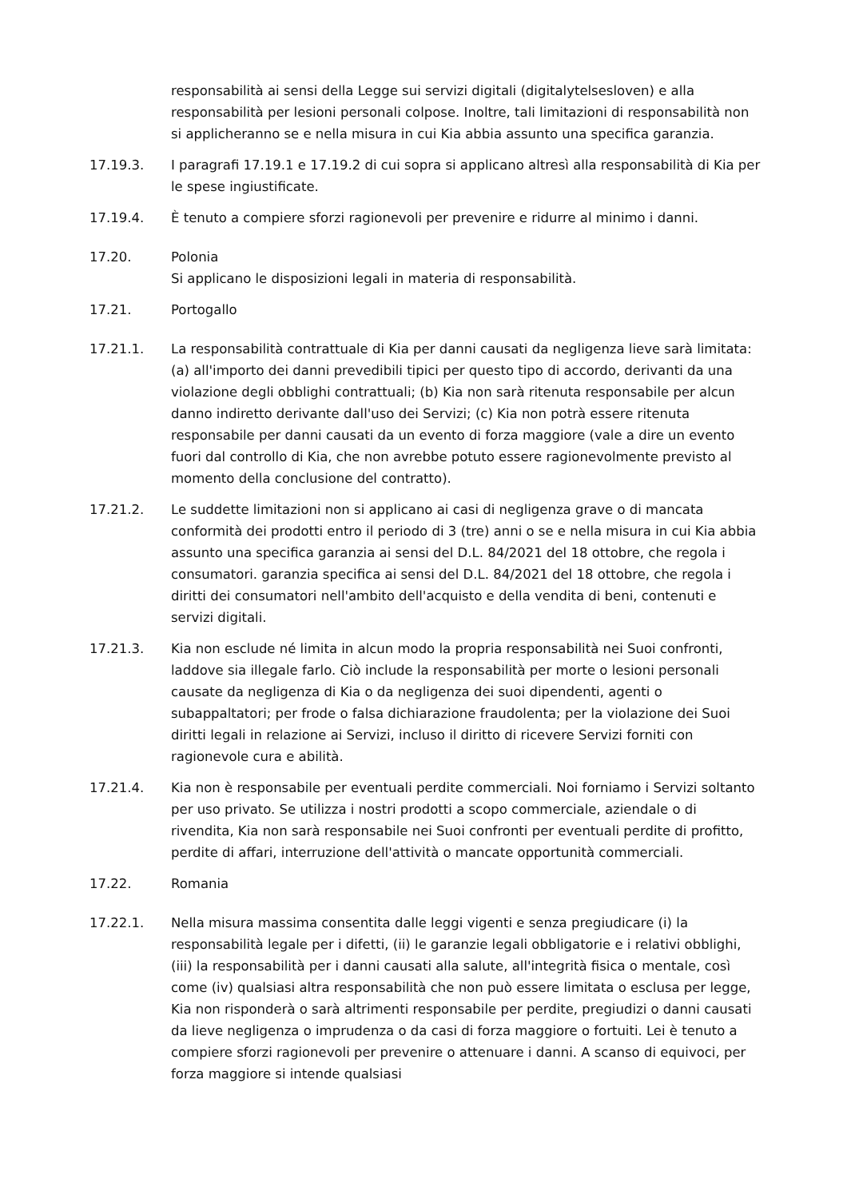responsabilità ai sensi della Legge sui servizi digitali (digitalytelsesloven) e alla responsabilità per lesioni personali colpose. Inoltre, tali limitazioni di responsabilità non si applicheranno se e nella misura in cui Kia abbia assunto una specifica garanzia.
17.19.3. I paragrafi 17.19.1 e 17.19.2 di cui sopra si applicano altresì alla responsabilità di Kia per le spese ingiustificate.
17.19.4. È tenuto a compiere sforzi ragionevoli per prevenire e ridurre al minimo i danni.
17.20. Polonia
Si applicano le disposizioni legali in materia di responsabilità.
17.21. Portogallo
17.21.1. La responsabilità contrattuale di Kia per danni causati da negligenza lieve sarà limitata: (a) all'importo dei danni prevedibili tipici per questo tipo di accordo, derivanti da una violazione degli obblighi contrattuali; (b) Kia non sarà ritenuta responsabile per alcun danno indiretto derivante dall'uso dei Servizi; (c) Kia non potrà essere ritenuta responsabile per danni causati da un evento di forza maggiore (vale a dire un evento fuori dal controllo di Kia, che non avrebbe potuto essere ragionevolmente previsto al momento della conclusione del contratto).
17.21.2. Le suddette limitazioni non si applicano ai casi di negligenza grave o di mancata conformità dei prodotti entro il periodo di 3 (tre) anni o se e nella misura in cui Kia abbia assunto una specifica garanzia ai sensi del D.L. 84/2021 del 18 ottobre, che regola i consumatori. garanzia specifica ai sensi del D.L. 84/2021 del 18 ottobre, che regola i diritti dei consumatori nell'ambito dell'acquisto e della vendita di beni, contenuti e servizi digitali.
17.21.3. Kia non esclude né limita in alcun modo la propria responsabilità nei Suoi confronti, laddove sia illegale farlo. Ciò include la responsabilità per morte o lesioni personali causate da negligenza di Kia o da negligenza dei suoi dipendenti, agenti o subappaltatori; per frode o falsa dichiarazione fraudolenta; per la violazione dei Suoi diritti legali in relazione ai Servizi, incluso il diritto di ricevere Servizi forniti con ragionevole cura e abilità.
17.21.4. Kia non è responsabile per eventuali perdite commerciali. Noi forniamo i Servizi soltanto per uso privato. Se utilizza i nostri prodotti a scopo commerciale, aziendale o di rivendita, Kia non sarà responsabile nei Suoi confronti per eventuali perdite di profitto, perdite di affari, interruzione dell'attività o mancate opportunità commerciali.
17.22. Romania
17.22.1. Nella misura massima consentita dalle leggi vigenti e senza pregiudicare (i) la responsabilità legale per i difetti, (ii) le garanzie legali obbligatorie e i relativi obblighi, (iii) la responsabilità per i danni causati alla salute, all'integrità fisica o mentale, così come (iv) qualsiasi altra responsabilità che non può essere limitata o esclusa per legge, Kia non risponderà o sarà altrimenti responsabile per perdite, pregiudizi o danni causati da lieve negligenza o imprudenza o da casi di forza maggiore o fortuiti. Lei è tenuto a compiere sforzi ragionevoli per prevenire o attenuare i danni. A scanso di equivoci, per forza maggiore si intende qualsiasi